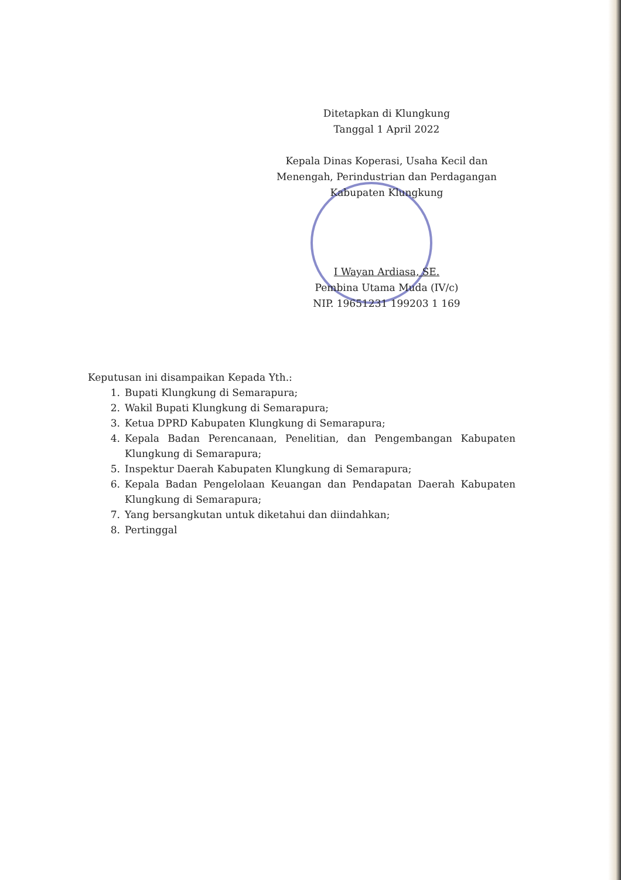Ditetapkan di Klungkung
Tanggal 1 April 2022
Kepala Dinas Koperasi, Usaha Kecil dan Menengah, Perindustrian dan Perdagangan Kabupaten Klungkung
I Wayan Ardiasa, SE.
Pembina Utama Muda (IV/c)
NIP. 19651231 199203 1 169
Keputusan ini disampaikan Kepada Yth.:
1. Bupati Klungkung di Semarapura;
2. Wakil Bupati Klungkung di Semarapura;
3. Ketua DPRD Kabupaten Klungkung di Semarapura;
4. Kepala Badan Perencanaan, Penelitian, dan Pengembangan Kabupaten Klungkung di Semarapura;
5. Inspektur Daerah Kabupaten Klungkung di Semarapura;
6. Kepala Badan Pengelolaan Keuangan dan Pendapatan Daerah Kabupaten Klungkung di Semarapura;
7. Yang bersangkutan untuk diketahui dan diindahkan;
8. Pertinggal